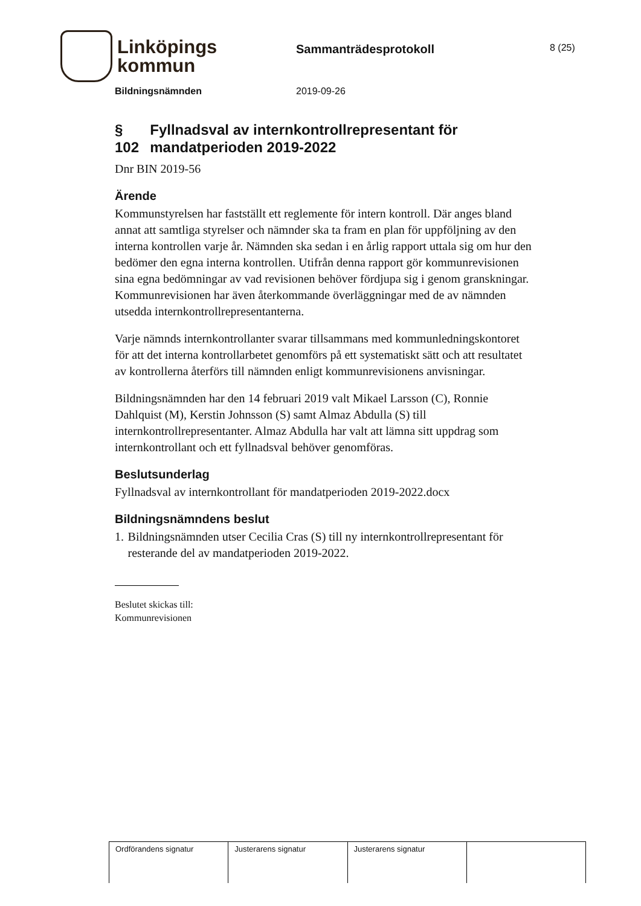Linköpings
kommun
Sammanträdesprotokoll
8 (25)
Bildningsnämnden 2019-09-26
§ 102 Fyllnadsval av internkontrollrepresentant för mandatperioden 2019-2022
Dnr BIN 2019-56
Ärende
Kommunstyrelsen har fastställt ett reglemente för intern kontroll. Där anges bland annat att samtliga styrelser och nämnder ska ta fram en plan för uppföljning av den interna kontrollen varje år. Nämnden ska sedan i en årlig rapport uttala sig om hur den bedömer den egna interna kontrollen. Utifrån denna rapport gör kommunrevisionen sina egna bedömningar av vad revisionen behöver fördjupa sig i genom granskningar. Kommunrevisionen har även återkommande överläggningar med de av nämnden utsedda internkontrollrepresentanterna.
Varje nämnds internkontrollanter svarar tillsammans med kommunledningskontoret för att det interna kontrollarbetet genomförs på ett systematiskt sätt och att resultatet av kontrollerna återförs till nämnden enligt kommunrevisionens anvisningar.
Bildningsnämnden har den 14 februari 2019 valt Mikael Larsson (C), Ronnie Dahlquist (M), Kerstin Johnsson (S) samt Almaz Abdulla (S) till internkontrollrepresentanter. Almaz Abdulla har valt att lämna sitt uppdrag som internkontrollant och ett fyllnadsval behöver genomföras.
Beslutsunderlag
Fyllnadsval av internkontrollant för mandatperioden 2019-2022.docx
Bildningsnämndens beslut
1. Bildningsnämnden utser Cecilia Cras (S) till ny internkontrollrepresentant för resterande del av mandatperioden 2019-2022.
Beslutet skickas till:
Kommunrevisionen
| Ordförandens signatur | Justerarens signatur | Justerarens signatur | |